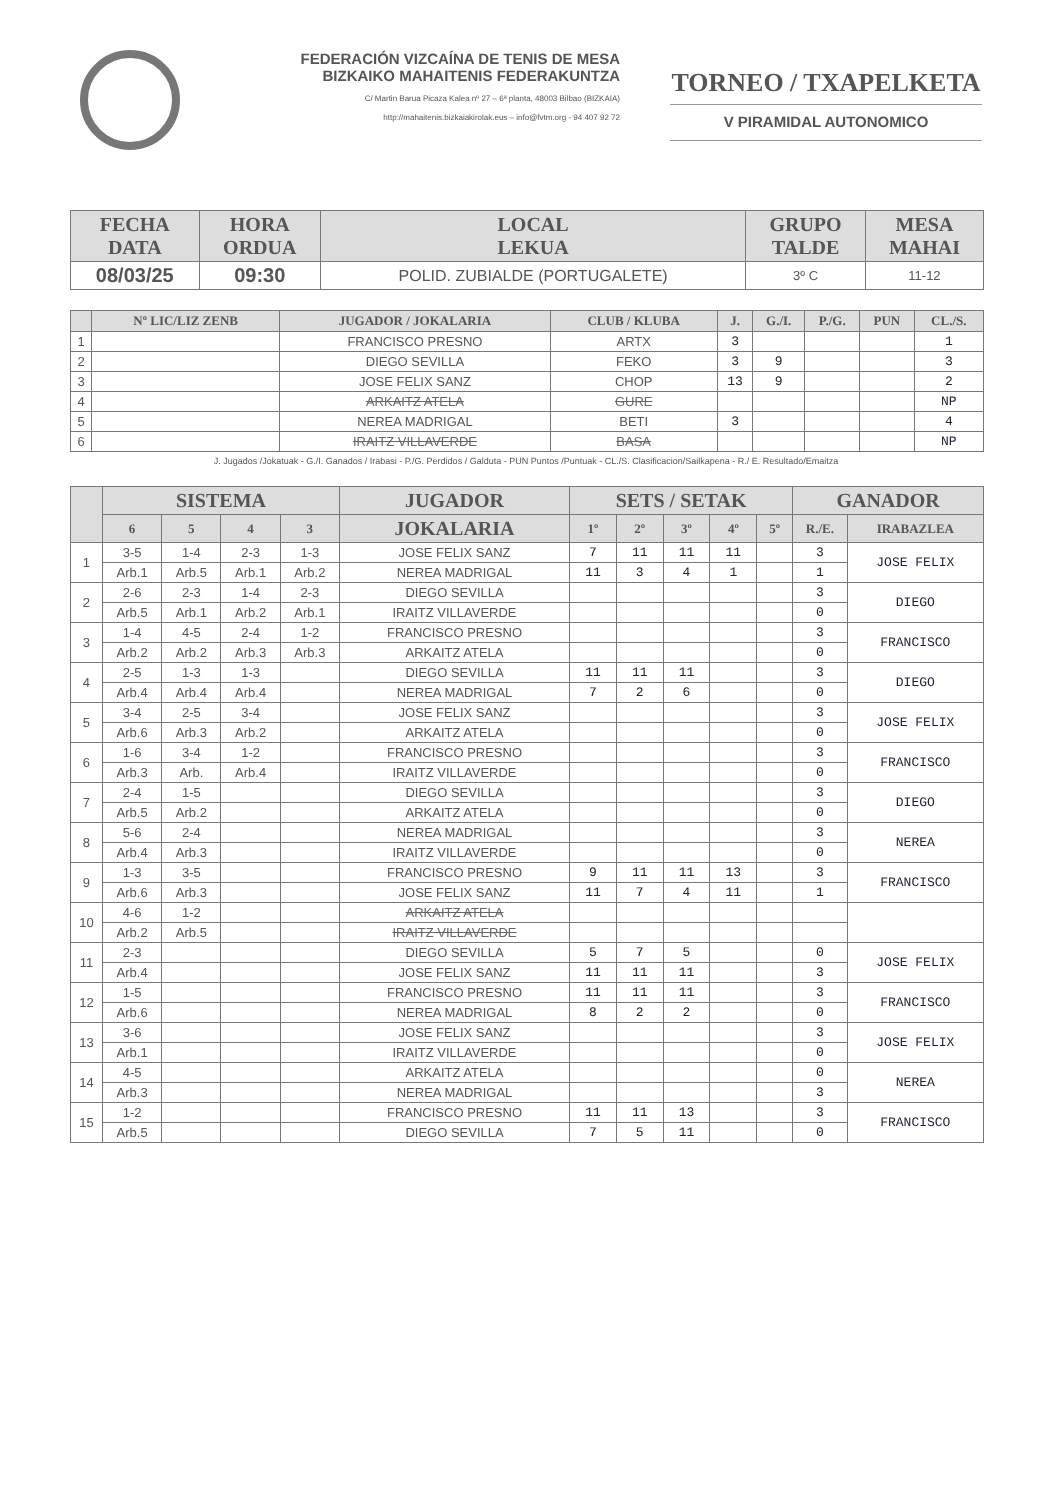FEDERACIÓN VIZCAÍNA DE TENIS DE MESA
BIZKAIKO MAHAITENIS FEDERAKUNTZA
C/ Martin Barua Picaza Kalea nº 27 – 6ª planta, 48003 Bilbao (BIZKAIA)
http://mahaitenis.bizkaiakirolak.eus – info@fvtm.org - 94 407 92 72
TORNEO / TXAPELKETA
V PIRAMIDAL AUTONOMICO
| FECHA DATA | HORA ORDUA | LOCAL LEKUA | GRUPO TALDE | MESA MAHAI |
| --- | --- | --- | --- | --- |
| 08/03/25 | 09:30 | POLID. ZUBIALDE (PORTUGALETE) | 3º C | 11-12 |
| | Nº LIC/LIZ ZENB | JUGADOR / JOKALARIA | CLUB / KLUBA | J. | G./I. | P./G. | PUN | CL./S. |
| --- | --- | --- | --- | --- | --- | --- | --- | --- |
| 1 | | FRANCISCO PRESNO | ARTX | 3 | | | | 1 |
| 2 | | DIEGO SEVILLA | FEKO | 3 | 9 | | | 3 |
| 3 | | JOSE FELIX SANZ | CHOP | 13 | 9 | | | 2 |
| 4 | | ARKAITZ ATELA | GURE | | | | | NP |
| 5 | | NEREA MADRIGAL | BETI | 3 | | | | 4 |
| 6 | | IRAITZ VILLAVERDE | BASA | | | | | NP |
J. Jugados /Jokatuak - G./I. Ganados / Irabasi - P./G. Perdidos / Galduta - PUN Puntos /Puntuak - CL./S. Clasificacion/Sailkapena - R./ E. Resultado/Emaitza
| | SISTEMA | | | | JUGADOR | SETS / SETAK | | | | | GANADOR | |
| --- | --- | --- | --- | --- | --- | --- | --- | --- | --- | --- | --- | --- |
| | 6 | 5 | 4 | 3 | JOKALARIA | 1º | 2º | 3º | 4º | 5º | R./E. | IRABAZLEA |
| 1 | 3-5 | 1-4 | 2-3 | 1-3 | JOSE FELIX SANZ | 7 | 11 | 11 | 11 | | 3 | JOSE FELIX |
| | Arb.1 | Arb.5 | Arb.1 | Arb.2 | NEREA MADRIGAL | 11 | 3 | 4 | 1 | | 1 | |
| 2 | 2-6 | 2-3 | 1-4 | 2-3 | DIEGO SEVILLA | | | | | | 3 | DIEGO |
| | Arb.5 | Arb.1 | Arb.2 | Arb.1 | IRAITZ VILLAVERDE | | | | | | 0 | |
| 3 | 1-4 | 4-5 | 2-4 | 1-2 | FRANCISCO PRESNO | | | | | | 3 | FRANCISCO |
| | Arb.2 | Arb.2 | Arb.3 | Arb.3 | ARKAITZ ATELA | | | | | | 0 | |
| 4 | 2-5 | 1-3 | 1-3 | | DIEGO SEVILLA | 11 | 11 | 11 | | | 3 | DIEGO |
| | Arb.4 | Arb.4 | Arb.4 | | NEREA MADRIGAL | 7 | 2 | 6 | | | 0 | |
| 5 | 3-4 | 2-5 | 3-4 | | JOSE FELIX SANZ | | | | | | 3 | JOSE FELIX |
| | Arb.6 | Arb.3 | Arb.2 | | ARKAITZ ATELA | | | | | | 0 | |
| 6 | 1-6 | 3-4 | 1-2 | | FRANCISCO PRESNO | | | | | | 3 | FRANCISCO |
| | Arb.3 | Arb. | Arb.4 | | IRAITZ VILLAVERDE | | | | | | 0 | |
| 7 | 2-4 | 1-5 | | | DIEGO SEVILLA | | | | | | 3 | DIEGO |
| | Arb.5 | Arb.2 | | | ARKAITZ ATELA | | | | | | 0 | |
| 8 | 5-6 | 2-4 | | | NEREA MADRIGAL | | | | | | 3 | NEREA |
| | Arb.4 | Arb.3 | | | IRAITZ VILLAVERDE | | | | | | 0 | |
| 9 | 1-3 | 3-5 | | | FRANCISCO PRESNO | 9 | 11 | 11 | 13 | | 3 | FRANCISCO |
| | Arb.6 | Arb.3 | | | JOSE FELIX SANZ | 11 | 7 | 4 | 11 | | 1 | |
| 10 | 4-6 | 1-2 | | | ARKAITZ ATELA | | | | | | | |
| | Arb.2 | Arb.5 | | | IRAITZ VILLAVERDE | | | | | | | |
| 11 | 2-3 | | | | DIEGO SEVILLA | 5 | 7 | 5 | | | 0 | JOSE FELIX |
| | Arb.4 | | | | JOSE FELIX SANZ | 11 | 11 | 11 | | | 3 | |
| 12 | 1-5 | | | | FRANCISCO PRESNO | 11 | 11 | 11 | | | 3 | FRANCISCO |
| | Arb.6 | | | | NEREA MADRIGAL | 8 | 2 | 2 | | | 0 | |
| 13 | 3-6 | | | | JOSE FELIX SANZ | | | | | | 3 | JOSE FELIX |
| | Arb.1 | | | | IRAITZ VILLAVERDE | | | | | | 0 | |
| 14 | 4-5 | | | | ARKAITZ ATELA | | | | | | 0 | NEREA |
| | Arb.3 | | | | NEREA MADRIGAL | | | | | | 3 | |
| 15 | 1-2 | | | | FRANCISCO PRESNO | 11 | 11 | 13 | | | 3 | FRANCISCO |
| | Arb.5 | | | | DIEGO SEVILLA | 7 | 5 | 11 | | | 0 | |